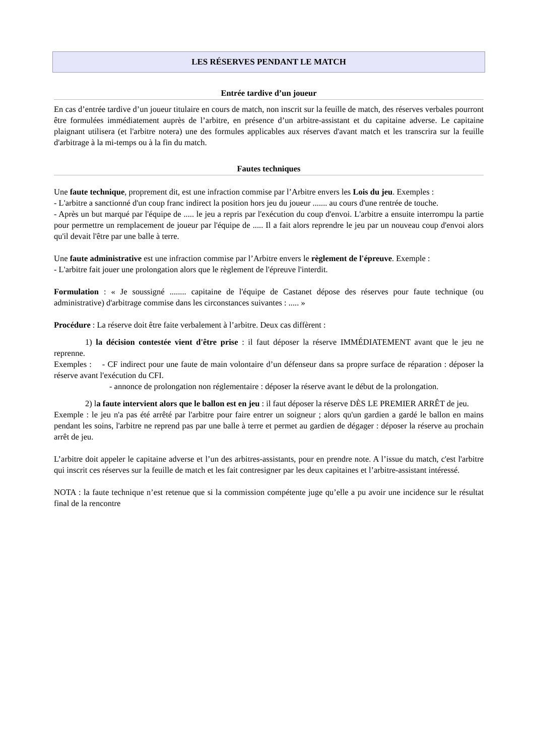LES RÉSERVES PENDANT LE MATCH
Entrée tardive d’un joueur
En cas d’entrée tardive d’un joueur titulaire en cours de match, non inscrit sur la feuille de match, des réserves verbales pourront être formulées immédiatement auprès de l’arbitre, en présence d’un arbitre-assistant et du capitaine adverse. Le capitaine plaignant utilisera (et l'arbitre notera) une des formules applicables aux réserves d'avant match et les transcrira sur la feuille d'arbitrage à la mi-temps ou à la fin du match.
Fautes techniques
Une faute technique, proprement dit, est une infraction commise par l’Arbitre envers les Lois du jeu. Exemples :
- L'arbitre a sanctionné d'un coup franc indirect la position hors jeu du joueur ....... au cours d'une rentrée de touche.
- Après un but marqué par l'équipe de ..... le jeu a repris par l'exécution du coup d'envoi. L'arbitre a ensuite interrompu la partie pour permettre un remplacement de joueur par l'équipe de ..... Il a fait alors reprendre le jeu par un nouveau coup d'envoi alors qu'il devait l'être par une balle à terre.
Une faute administrative est une infraction commise par l’Arbitre envers le règlement de l'épreuve. Exemple :
- L'arbitre fait jouer une prolongation alors que le règlement de l'épreuve l'interdit.
Formulation : « Je soussigné ........ capitaine de l'équipe de Castanet dépose des réserves pour faute technique (ou administrative) d'arbitrage commise dans les circonstances suivantes : ..... »
Procédure : La réserve doit être faite verbalement à l’arbitre. Deux cas diffèrent :
1) la décision contestée vient d'être prise : il faut déposer la réserve IMMÉDIATEMENT avant que le jeu ne reprenne.
Exemples : - CF indirect pour une faute de main volontaire d’un défenseur dans sa propre surface de réparation : déposer la réserve avant l'exécution du CFI.
- annonce de prolongation non réglementaire : déposer la réserve avant le début de la prolongation.
2) la faute intervient alors que le ballon est en jeu : il faut déposer la réserve DÈS LE PREMIER ARRÊT de jeu.
Exemple : le jeu n'a pas été arrêté par l'arbitre pour faire entrer un soigneur ; alors qu'un gardien a gardé le ballon en mains pendant les soins, l'arbitre ne reprend pas par une balle à terre et permet au gardien de dégager : déposer la réserve au prochain arrêt de jeu.
L’arbitre doit appeler le capitaine adverse et l’un des arbitres-assistants, pour en prendre note. A l’issue du match, c'est l'arbitre qui inscrit ces réserves sur la feuille de match et les fait contresigner par les deux capitaines et l’arbitre-assistant intéressé.
NOTA : la faute technique n’est retenue que si la commission compétente juge qu’elle a pu avoir une incidence sur le résultat final de la rencontre